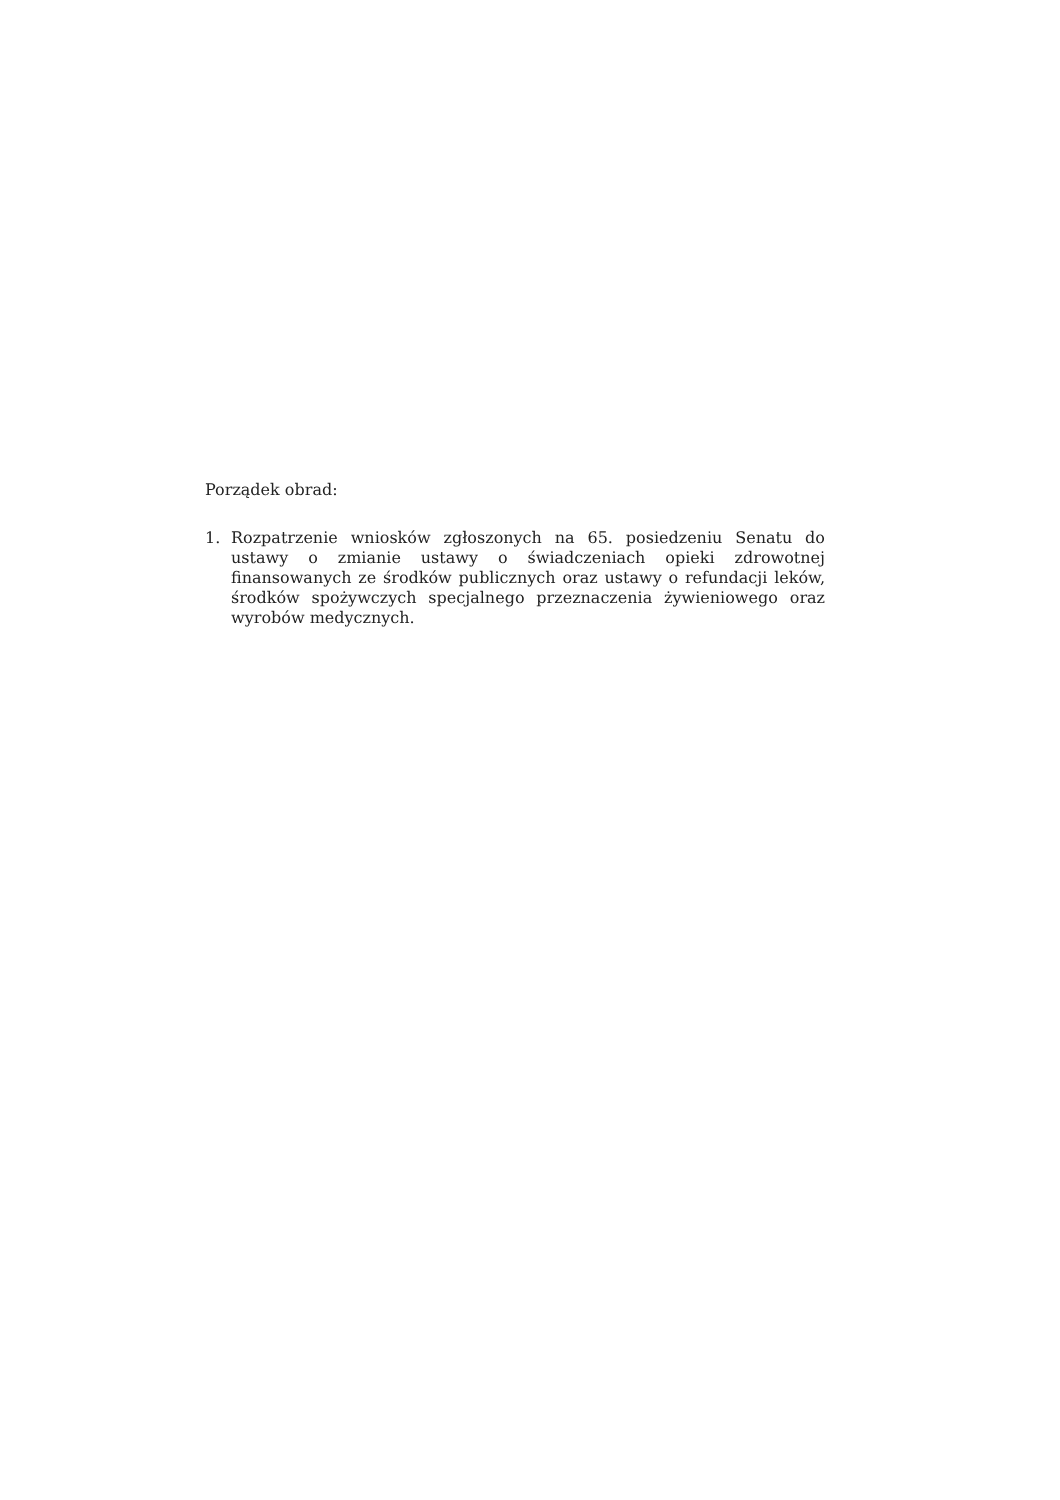Porządek obrad:
1. Rozpatrzenie wniosków zgłoszonych na 65. posiedzeniu Senatu do ustawy o zmianie ustawy o świadczeniach opieki zdrowotnej finansowanych ze środków publicznych oraz ustawy o refundacji leków, środków spożywczych specjalnego przeznaczenia żywieniowego oraz wyrobów medycznych.